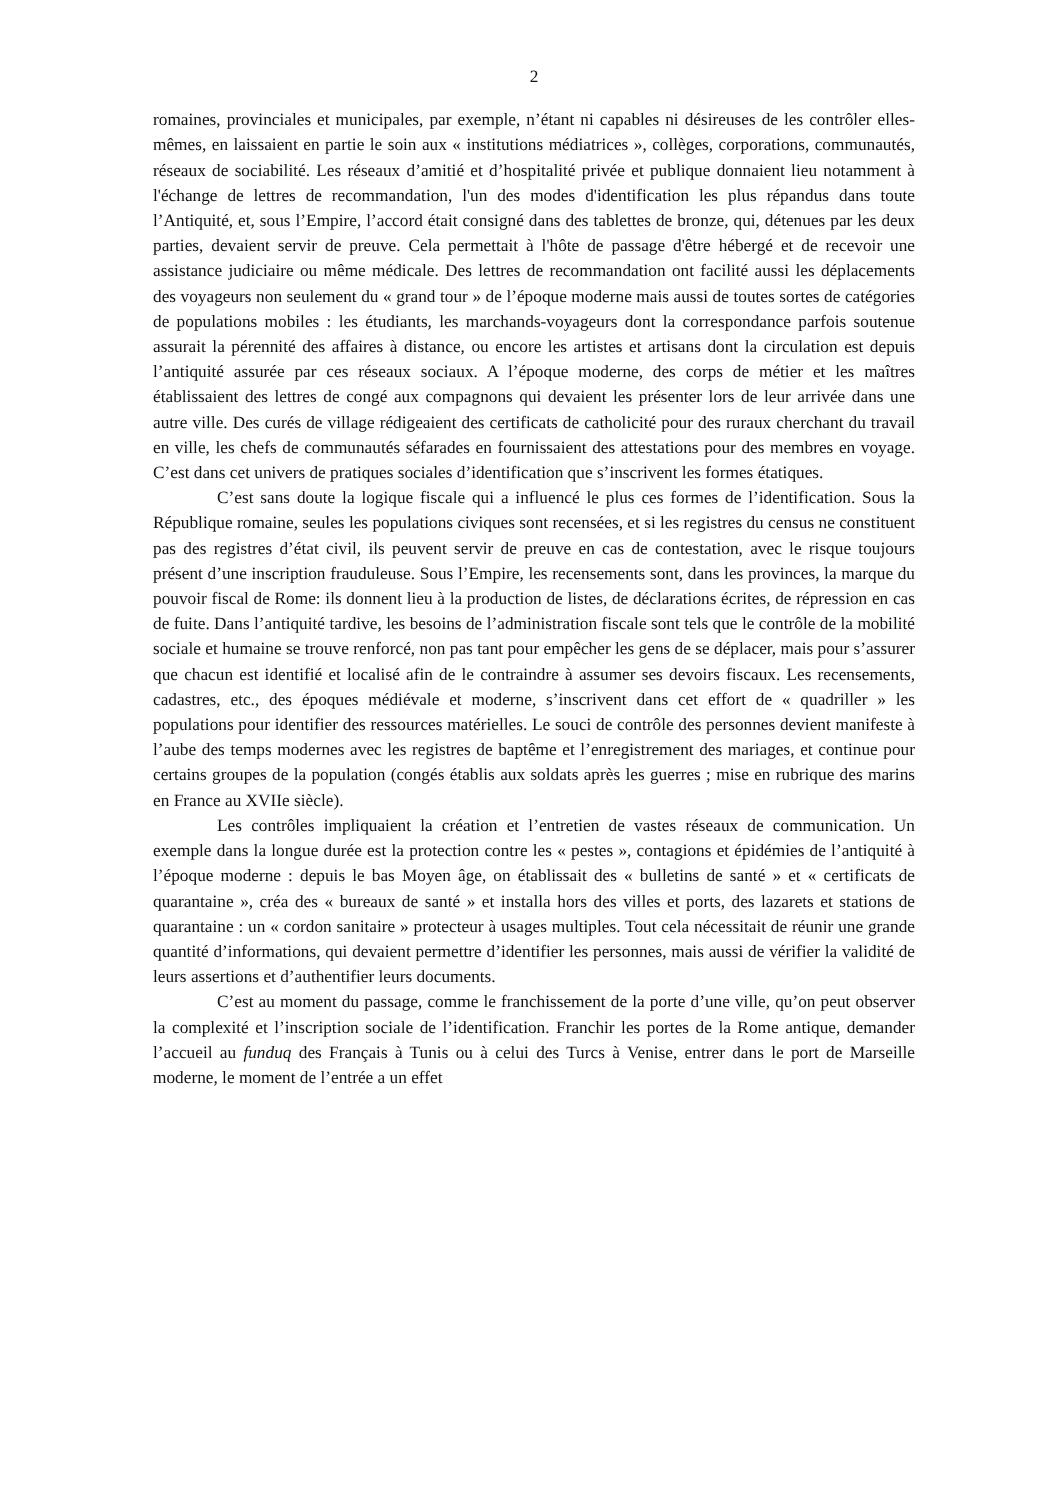2
romaines, provinciales et municipales, par exemple, n’étant ni capables ni désireuses de les contrôler elles-mêmes, en laissaient en partie le soin aux « institutions médiatrices », collèges, corporations, communautés, réseaux de sociabilité. Les réseaux d’amitié et d’hospitalité privée et publique donnaient lieu notamment à l'échange de lettres de recommandation, l'un des modes d'identification les plus répandus dans toute l’Antiquité, et, sous l’Empire, l’accord était consigné dans des tablettes de bronze, qui, détenues par les deux parties, devaient servir de preuve. Cela permettait à l'hôte de passage d'être hébergé et de recevoir une assistance judiciaire ou même médicale. Des lettres de recommandation ont facilité aussi les déplacements des voyageurs non seulement du « grand tour » de l’époque moderne mais aussi de toutes sortes de catégories de populations mobiles : les étudiants, les marchands-voyageurs dont la correspondance parfois soutenue assurait la pérennité des affaires à distance, ou encore les artistes et artisans dont la circulation est depuis l’antiquité assurée par ces réseaux sociaux. A l’époque moderne, des corps de métier et les maîtres établissaient des lettres de congé aux compagnons qui devaient les présenter lors de leur arrivée dans une autre ville. Des curés de village rédigeaient des certificats de catholicité pour des ruraux cherchant du travail en ville, les chefs de communautés séfarades en fournissaient des attestations pour des membres en voyage. C’est dans cet univers de pratiques sociales d’identification que s’inscrivent les formes étatiques.
C’est sans doute la logique fiscale qui a influencé le plus ces formes de l’identification. Sous la République romaine, seules les populations civiques sont recensées, et si les registres du census ne constituent pas des registres d’état civil, ils peuvent servir de preuve en cas de contestation, avec le risque toujours présent d’une inscription frauduleuse. Sous l’Empire, les recensements sont, dans les provinces, la marque du pouvoir fiscal de Rome: ils donnent lieu à la production de listes, de déclarations écrites, de répression en cas de fuite. Dans l’antiquité tardive, les besoins de l’administration fiscale sont tels que le contrôle de la mobilité sociale et humaine se trouve renforcé, non pas tant pour empêcher les gens de se déplacer, mais pour s’assurer que chacun est identifié et localisé afin de le contraindre à assumer ses devoirs fiscaux. Les recensements, cadastres, etc., des époques médiévale et moderne, s’inscrivent dans cet effort de « quadriller » les populations pour identifier des ressources matérielles. Le souci de contrôle des personnes devient manifeste à l’aube des temps modernes avec les registres de baptême et l’enregistrement des mariages, et continue pour certains groupes de la population (congés établis aux soldats après les guerres ; mise en rubrique des marins en France au XVIIe siècle).
Les contrôles impliquaient la création et l’entretien de vastes réseaux de communication. Un exemple dans la longue durée est la protection contre les « pestes », contagions et épidémies de l’antiquité à l’époque moderne : depuis le bas Moyen âge, on établissait des « bulletins de santé » et « certificats de quarantaine », créa des « bureaux de santé » et installa hors des villes et ports, des lazarets et stations de quarantaine : un « cordon sanitaire » protecteur à usages multiples. Tout cela nécessitait de réunir une grande quantité d’informations, qui devaient permettre d’identifier les personnes, mais aussi de vérifier la validité de leurs assertions et d’authentifier leurs documents.
C’est au moment du passage, comme le franchissement de la porte d’une ville, qu’on peut observer la complexité et l’inscription sociale de l’identification. Franchir les portes de la Rome antique, demander l’accueil au funduq des Français à Tunis ou à celui des Turcs à Venise, entrer dans le port de Marseille moderne, le moment de l’entrée a un effet